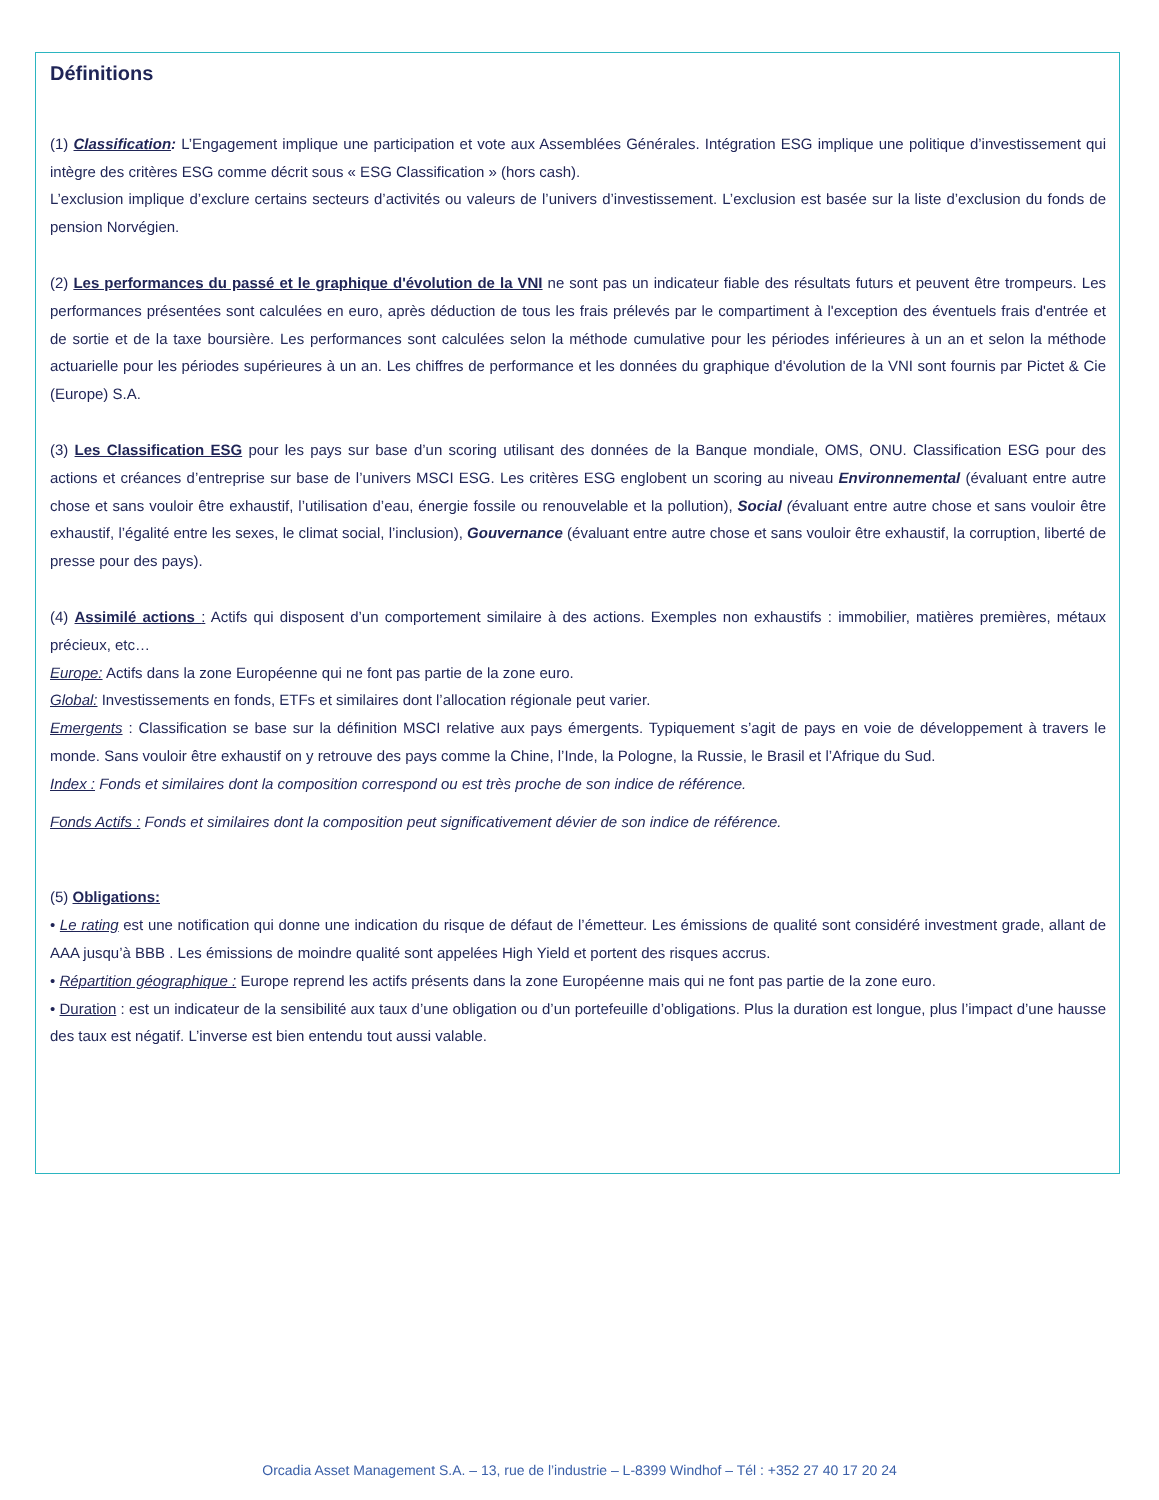Définitions
(1) Classification: L’Engagement implique une participation et vote aux Assemblées Générales. Intégration ESG implique une politique d’investissement qui intègre des critères ESG comme décrit sous « ESG Classification » (hors cash).
L’exclusion implique d’exclure certains secteurs d’activités ou valeurs de l’univers d’investissement. L’exclusion est basée sur la liste d’exclusion du fonds de pension Norvégien.
(2) Les performances du passé et le graphique d'évolution de la VNI ne sont pas un indicateur fiable des résultats futurs et peuvent être trompeurs. Les performances présentées sont calculées en euro, après déduction de tous les frais prélevés par le compartiment à l'exception des éventuels frais d'entrée et de sortie et de la taxe boursière. Les performances sont calculées selon la méthode cumulative pour les périodes inférieures à un an et selon la méthode actuarielle pour les périodes supérieures à un an. Les chiffres de performance et les données du graphique d'évolution de la VNI sont fournis par Pictet & Cie (Europe) S.A.
(3) Les Classification ESG pour les pays sur base d’un scoring utilisant des données de la Banque mondiale, OMS, ONU. Classification ESG pour des actions et créances d’entreprise sur base de l’univers MSCI ESG. Les critères ESG englobent un scoring au niveau Environnemental (évaluant entre autre chose et sans vouloir être exhaustif, l’utilisation d’eau, énergie fossile ou renouvelable et la pollution), Social (évaluant entre autre chose et sans vouloir être exhaustif, l’égalité entre les sexes, le climat social, l’inclusion), Gouvernance (évaluant entre autre chose et sans vouloir être exhaustif, la corruption, liberté de presse pour des pays).
(4) Assimilé actions : Actifs qui disposent d’un comportement similaire à des actions. Exemples non exhaustifs : immobilier, matières premières, métaux précieux, etc…
Europe: Actifs dans la zone Européenne qui ne font pas partie de la zone euro.
Global: Investissements en fonds, ETFs et similaires dont l’allocation régionale peut varier.
Emergents : Classification se base sur la définition MSCI relative aux pays émergents. Typiquement s’agit de pays en voie de développement à travers le monde. Sans vouloir être exhaustif on y retrouve des pays comme la Chine, l’Inde, la Pologne, la Russie, le Brasil et l’Afrique du Sud.
Index : Fonds et similaires dont la composition correspond ou est très proche de son indice de référence.
Fonds Actifs : Fonds et similaires dont la composition peut significativement dévier de son indice de référence.
(5) Obligations:
• Le rating est une notification qui donne une indication du risque de défaut de l’émetteur. Les émissions de qualité sont considéré investment grade, allant de AAA jusqu’à BBB . Les émissions de moindre qualité sont appelées High Yield et portent des risques accrus.
• Répartition géographique : Europe reprend les actifs présents dans la zone Européenne mais qui ne font pas partie de la zone euro.
• Duration : est un indicateur de la sensibilité aux taux d’une obligation ou d’un portefeuille d’obligations. Plus la duration est longue, plus l’impact d’une hausse des taux est négatif. L’inverse est bien entendu tout aussi valable.
Orcadia Asset Management S.A. – 13, rue de l’industrie – L-8399 Windhof – Tél : +352 27 40 17 20 24